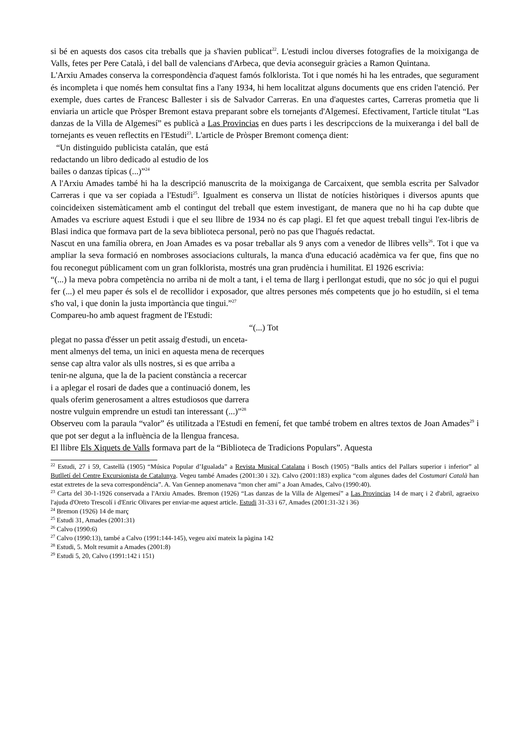si bé en aquests dos casos cita treballs que ja s'havien publicat<sup>22</sup>. L'estudi inclou diverses fotografies de la moixiganga de Valls, fetes per Pere Català, i del ball de valencians d'Arbeca, que devia aconseguir gràcies a Ramon Quintana.
L'Arxiu Amades conserva la correspondència d'aquest famós folklorista. Tot i que només hi ha les entrades, que segurament és incompleta i que només hem consultat fins a l'any 1934, hi hem localitzat alguns documents que ens criden l'atenció. Per exemple, dues cartes de Francesc Ballester i sis de Salvador Carreras. En una d'aquestes cartes, Carreras prometia que li enviaria un article que Pròsper Bremont estava preparant sobre els tornejants d'Algemesí. Efectivament, l'article titulat “Las danzas de la Villa de Algemesí” es publicà a Las Provincias en dues parts i les descripccions de la muixeranga i del ball de tornejants es veuen reflectits en l'Estudi<sup>23</sup>. L'article de Pròsper Bremont comença dient:
“Un distinguido publicista catalán, que está redactando un libro dedicado al estudio de los bailes o danzas típicas (...)”<sup>24</sup>
A l'Arxiu Amades també hi ha la descripció manuscrita de la moixiganga de Carcaixent, que sembla escrita per Salvador Carreras i que va ser copiada a l'Estudi<sup>25</sup>. Igualment es conserva un llistat de notícies històriques i diversos apunts que coincideixen sistemàticament amb el contingut del treball que estem investigant, de manera que no hi ha cap dubte que Amades va escriure aquest Estudi i que el seu llibre de 1934 no és cap plagi. El fet que aquest treball tingui l'ex-libris de Blasi indica que formava part de la seva biblioteca personal, però no pas que l'hagués redactat.
Nascut en una família obrera, en Joan Amades es va posar treballar als 9 anys com a venedor de llibres vells<sup>26</sup>. Tot i que va ampliar la seva formació en nombroses associacions culturals, la manca d'una educació acadèmica va fer que, fins que no fou reconegut públicament com un gran folklorista, mostrés una gran prudència i humilitat. El 1926 escrivia:
“(...) la meva pobra competència no arriba ni de molt a tant, i el tema de llarg i perllongat estudi, que no sóc jo qui el pugui fer (...) el meu paper és sols el de recollidor i exposador, que altres persones més competents que jo ho estudiïn, si el tema s'ho val, i que donin la justa importància que tingui.”<sup>27</sup>
Compareu-ho amb aquest fragment de l'Estudi:
“(...) Tot
plegat no passa d'ésser un petit assaig d'estudi, un enceta-
ment almenys del tema, un inici en aquesta mena de recerques
sense cap altra valor als ulls nostres, si es que arriba a
tenir-ne alguna, que la de la pacient constància a recercar
i a aplegar el rosari de dades que a continuació donem, les
quals oferim generosament a altres estudiosos que darrera
nostre vulguin emprendre un estudi tan interessant (...)”<sup>28</sup>
Observeu com la paraula “valor” és utilitzada a l'Estudi en femení, fet que també trobem en altres textos de Joan Amades<sup>29</sup> i que pot ser degut a la influència de la llengua francesa.
El llibre Els Xiquets de Valls formava part de la “Biblioteca de Tradicions Populars”. Aquesta
<sup>22</sup> Estudi, 27 i 59, Castellà (1905) “Música Popular d’Igualada” a Revista Musical Catalana i Bosch (1905) “Balls antics del Pallars superior i inferior” al Butlletí del Centre Excursionista de Catalunya. Vegeu també Amades (2001:30 i 32). Calvo (2001:183) explica “com algunes dades del Costumari Català han estat extretes de la seva correspondència”. A. Van Gennep anomenava “mon cher ami” a Joan Amades, Calvo (1990:40).
<sup>23</sup> Carta del 30-1-1926 conservada a l'Arxiu Amades. Bremon (1926) “Las danzas de la Villa de Algemesí” a Las Provincias 14 de març i 2 d'abril, agraeixo l'ajuda d'Oreto Trescolí i d'Enric Olivares per enviar-me aquest article. Estudi 31-33 i 67, Amades (2001:31-32 i 36)
<sup>24</sup> Bremon (1926) 14 de març
<sup>25</sup> Estudi 31, Amades (2001:31)
<sup>26</sup> Calvo (1990:6)
<sup>27</sup> Calvo (1990:13), també a Calvo (1991:144-145), vegeu així mateix la pàgina 142
<sup>28</sup> Estudi, 5. Molt resumit a Amades (2001:8)
<sup>29</sup> Estudi 5, 20, Calvo (1991:142 i 151)